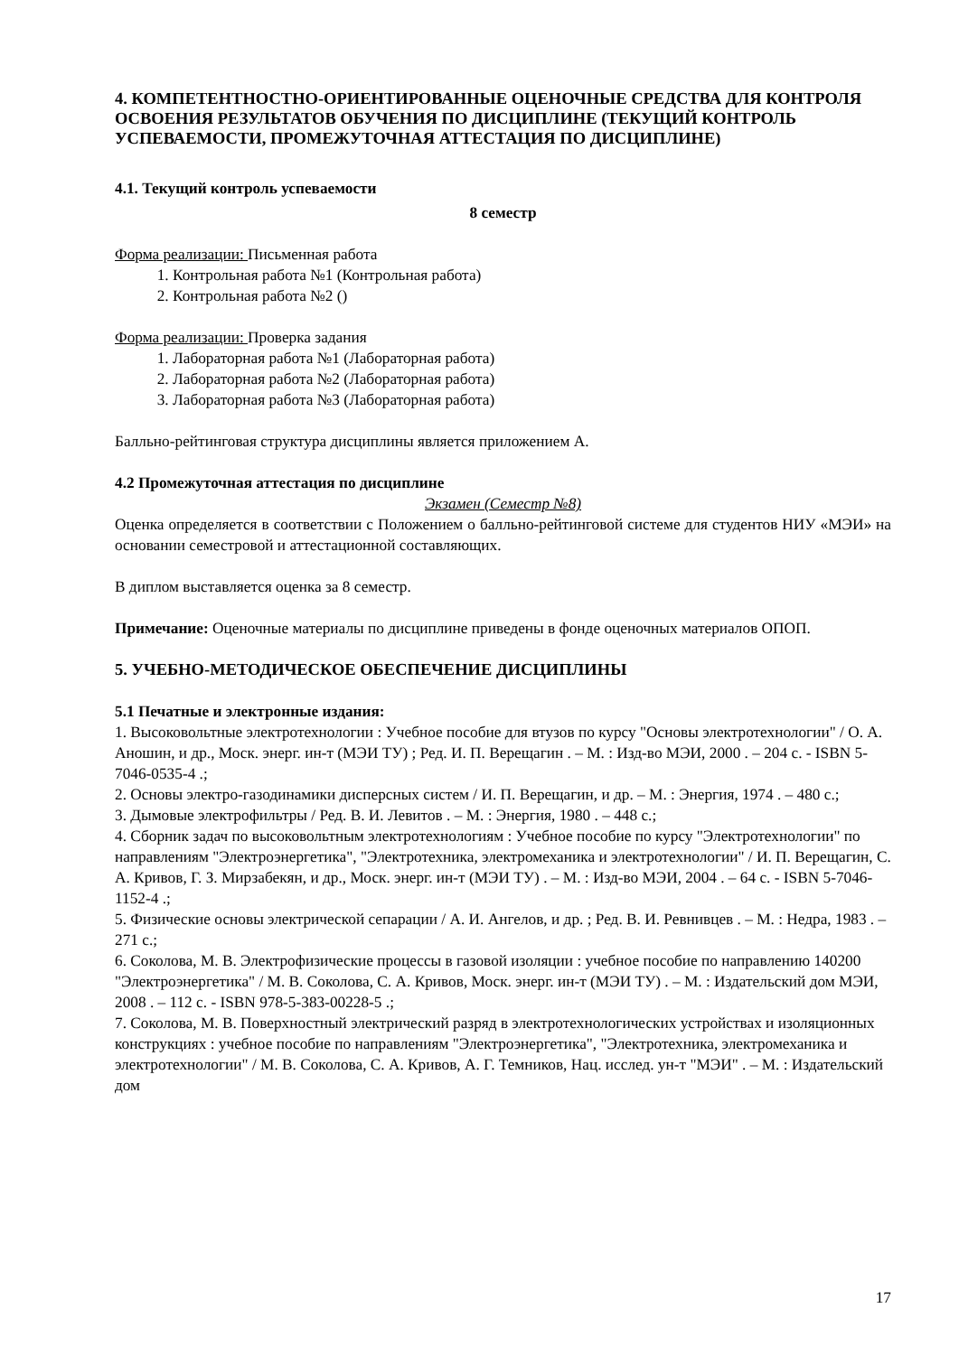4. КОМПЕТЕНТНОСТНО-ОРИЕНТИРОВАННЫЕ ОЦЕНОЧНЫЕ СРЕДСТВА ДЛЯ КОНТРОЛЯ ОСВОЕНИЯ РЕЗУЛЬТАТОВ ОБУЧЕНИЯ ПО ДИСЦИПЛИНЕ (ТЕКУЩИЙ КОНТРОЛЬ УСПЕВАЕМОСТИ, ПРОМЕЖУТОЧНАЯ АТТЕСТАЦИЯ ПО ДИСЦИПЛИНЕ)
4.1. Текущий контроль успеваемости
8 семестр
Форма реализации: Письменная работа
1. Контрольная работа №1 (Контрольная работа)
2. Контрольная работа №2 ()
Форма реализации: Проверка задания
1. Лабораторная работа №1 (Лабораторная работа)
2. Лабораторная работа №2 (Лабораторная работа)
3. Лабораторная работа №3 (Лабораторная работа)
Балльно-рейтинговая структура дисциплины является приложением А.
4.2 Промежуточная аттестация по дисциплине
Экзамен (Семестр №8)
Оценка определяется в соответствии с Положением о балльно-рейтинговой системе для студентов НИУ «МЭИ» на основании семестровой и аттестационной составляющих.
В диплом выставляется оценка за 8 семестр.
Примечание: Оценочные материалы по дисциплине приведены в фонде оценочных материалов ОПОП.
5. УЧЕБНО-МЕТОДИЧЕСКОЕ ОБЕСПЕЧЕНИЕ ДИСЦИПЛИНЫ
5.1 Печатные и электронные издания:
1. Высоковольтные электротехнологии : Учебное пособие для втузов по курсу "Основы электротехнологии" / О. А. Аношин, и др., Моск. энерг. ин-т (МЭИ ТУ) ; Ред. И. П. Верещагин . – М. : Изд-во МЭИ, 2000 . – 204 с. - ISBN 5-7046-0535-4 .;
2. Основы электро-газодинамики дисперсных систем / И. П. Верещагин, и др. – М. : Энергия, 1974 . – 480 с.;
3. Дымовые электрофильтры / Ред. В. И. Левитов . – М. : Энергия, 1980 . – 448 с.;
4. Сборник задач по высоковольтным электротехнологиям : Учебное пособие по курсу "Электротехнологии" по направлениям "Электроэнергетика", "Электротехника, электромеханика и электротехнологии" / И. П. Верещагин, С. А. Кривов, Г. З. Мирзабекян, и др., Моск. энерг. ин-т (МЭИ ТУ) . – М. : Изд-во МЭИ, 2004 . – 64 с. - ISBN 5-7046-1152-4 .;
5. Физические основы электрической сепарации / А. И. Ангелов, и др. ; Ред. В. И. Ревнивцев . – М. : Недра, 1983 . – 271 с.;
6. Соколова, М. В. Электрофизические процессы в газовой изоляции : учебное пособие по направлению 140200 "Электроэнергетика" / М. В. Соколова, С. А. Кривов, Моск. энерг. ин-т (МЭИ ТУ) . – М. : Издательский дом МЭИ, 2008 . – 112 с. - ISBN 978-5-383-00228-5 .;
7. Соколова, М. В. Поверхностный электрический разряд в электротехнологических устройствах и изоляционных конструкциях : учебное пособие по направлениям "Электроэнергетика", "Электротехника, электромеханика и электротехнологии" / М. В. Соколова, С. А. Кривов, А. Г. Темников, Нац. исслед. ун-т "МЭИ" . – М. : Издательский дом
17